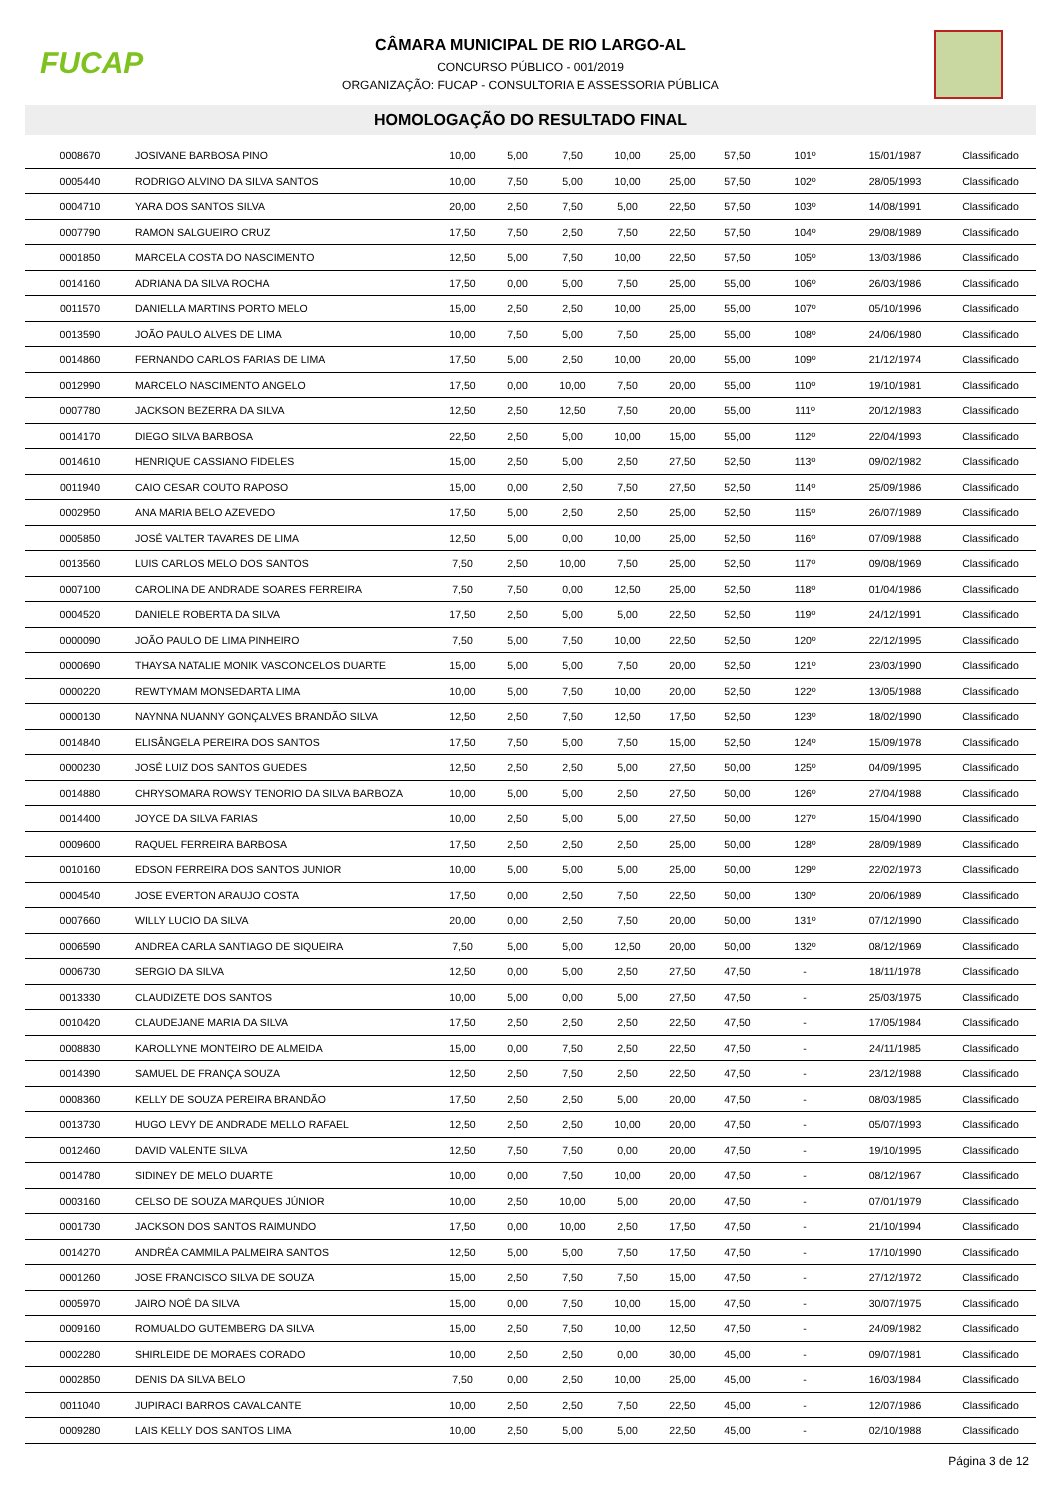FUCAP
CÂMARA MUNICIPAL DE RIO LARGO-AL
CONCURSO PÚBLICO - 001/2019
ORGANIZAÇÃO: FUCAP - CONSULTORIA E ASSESSORIA PÚBLICA
HOMOLOGAÇÃO DO RESULTADO FINAL
| 0008670 | JOSIVANE BARBOSA PINO | 10,00 | 5,00 | 7,50 | 10,00 | 25,00 | 57,50 | 101º | 15/01/1987 | Classificado |
| 0005440 | RODRIGO ALVINO DA SILVA SANTOS | 10,00 | 7,50 | 5,00 | 10,00 | 25,00 | 57,50 | 102º | 28/05/1993 | Classificado |
| 0004710 | YARA DOS SANTOS SILVA | 20,00 | 2,50 | 7,50 | 5,00 | 22,50 | 57,50 | 103º | 14/08/1991 | Classificado |
| 0007790 | RAMON SALGUEIRO CRUZ | 17,50 | 7,50 | 2,50 | 7,50 | 22,50 | 57,50 | 104º | 29/08/1989 | Classificado |
| 0001850 | MARCELA COSTA DO NASCIMENTO | 12,50 | 5,00 | 7,50 | 10,00 | 22,50 | 57,50 | 105º | 13/03/1986 | Classificado |
| 0014160 | ADRIANA DA SILVA ROCHA | 17,50 | 0,00 | 5,00 | 7,50 | 25,00 | 55,00 | 106º | 26/03/1986 | Classificado |
| 0011570 | DANIELLA MARTINS PORTO MELO | 15,00 | 2,50 | 2,50 | 10,00 | 25,00 | 55,00 | 107º | 05/10/1996 | Classificado |
| 0013590 | JOÃO PAULO ALVES DE LIMA | 10,00 | 7,50 | 5,00 | 7,50 | 25,00 | 55,00 | 108º | 24/06/1980 | Classificado |
| 0014860 | FERNANDO CARLOS FARIAS DE LIMA | 17,50 | 5,00 | 2,50 | 10,00 | 20,00 | 55,00 | 109º | 21/12/1974 | Classificado |
| 0012990 | MARCELO NASCIMENTO ANGELO | 17,50 | 0,00 | 10,00 | 7,50 | 20,00 | 55,00 | 110º | 19/10/1981 | Classificado |
| 0007780 | JACKSON BEZERRA DA SILVA | 12,50 | 2,50 | 12,50 | 7,50 | 20,00 | 55,00 | 111º | 20/12/1983 | Classificado |
| 0014170 | DIEGO SILVA BARBOSA | 22,50 | 2,50 | 5,00 | 10,00 | 15,00 | 55,00 | 112º | 22/04/1993 | Classificado |
| 0014610 | HENRIQUE CASSIANO FIDELES | 15,00 | 2,50 | 5,00 | 2,50 | 27,50 | 52,50 | 113º | 09/02/1982 | Classificado |
| 0011940 | CAIO CESAR COUTO RAPOSO | 15,00 | 0,00 | 2,50 | 7,50 | 27,50 | 52,50 | 114º | 25/09/1986 | Classificado |
| 0002950 | ANA MARIA BELO AZEVEDO | 17,50 | 5,00 | 2,50 | 2,50 | 25,00 | 52,50 | 115º | 26/07/1989 | Classificado |
| 0005850 | JOSÉ VALTER TAVARES DE LIMA | 12,50 | 5,00 | 0,00 | 10,00 | 25,00 | 52,50 | 116º | 07/09/1988 | Classificado |
| 0013560 | LUIS CARLOS MELO DOS SANTOS | 7,50 | 2,50 | 10,00 | 7,50 | 25,00 | 52,50 | 117º | 09/08/1969 | Classificado |
| 0007100 | CAROLINA DE ANDRADE SOARES FERREIRA | 7,50 | 7,50 | 0,00 | 12,50 | 25,00 | 52,50 | 118º | 01/04/1986 | Classificado |
| 0004520 | DANIELE ROBERTA DA SILVA | 17,50 | 2,50 | 5,00 | 5,00 | 22,50 | 52,50 | 119º | 24/12/1991 | Classificado |
| 0000090 | JOÃO PAULO DE LIMA PINHEIRO | 7,50 | 5,00 | 7,50 | 10,00 | 22,50 | 52,50 | 120º | 22/12/1995 | Classificado |
| 0000690 | THAYSA NATALIE MONIK VASCONCELOS DUARTE | 15,00 | 5,00 | 5,00 | 7,50 | 20,00 | 52,50 | 121º | 23/03/1990 | Classificado |
| 0000220 | REWTYMAM MONSEDARTA LIMA | 10,00 | 5,00 | 7,50 | 10,00 | 20,00 | 52,50 | 122º | 13/05/1988 | Classificado |
| 0000130 | NAYNNA NUANNY GONÇALVES BRANDÃO SILVA | 12,50 | 2,50 | 7,50 | 12,50 | 17,50 | 52,50 | 123º | 18/02/1990 | Classificado |
| 0014840 | ELISÂNGELA PEREIRA DOS SANTOS | 17,50 | 7,50 | 5,00 | 7,50 | 15,00 | 52,50 | 124º | 15/09/1978 | Classificado |
| 0000230 | JOSÉ LUIZ DOS SANTOS GUEDES | 12,50 | 2,50 | 2,50 | 5,00 | 27,50 | 50,00 | 125º | 04/09/1995 | Classificado |
| 0014880 | CHRYSOMARA ROWSY TENORIO DA SILVA BARBOZA | 10,00 | 5,00 | 5,00 | 2,50 | 27,50 | 50,00 | 126º | 27/04/1988 | Classificado |
| 0014400 | JOYCE DA SILVA FARIAS | 10,00 | 2,50 | 5,00 | 5,00 | 27,50 | 50,00 | 127º | 15/04/1990 | Classificado |
| 0009600 | RAQUEL FERREIRA BARBOSA | 17,50 | 2,50 | 2,50 | 2,50 | 25,00 | 50,00 | 128º | 28/09/1989 | Classificado |
| 0010160 | EDSON FERREIRA DOS SANTOS JUNIOR | 10,00 | 5,00 | 5,00 | 5,00 | 25,00 | 50,00 | 129º | 22/02/1973 | Classificado |
| 0004540 | JOSE EVERTON ARAUJO COSTA | 17,50 | 0,00 | 2,50 | 7,50 | 22,50 | 50,00 | 130º | 20/06/1989 | Classificado |
| 0007660 | WILLY LUCIO DA SILVA | 20,00 | 0,00 | 2,50 | 7,50 | 20,00 | 50,00 | 131º | 07/12/1990 | Classificado |
| 0006590 | ANDREA CARLA SANTIAGO DE SIQUEIRA | 7,50 | 5,00 | 5,00 | 12,50 | 20,00 | 50,00 | 132º | 08/12/1969 | Classificado |
| 0006730 | SERGIO DA SILVA | 12,50 | 0,00 | 5,00 | 2,50 | 27,50 | 47,50 | - | 18/11/1978 | Classificado |
| 0013330 | CLAUDIZETE DOS SANTOS | 10,00 | 5,00 | 0,00 | 5,00 | 27,50 | 47,50 | - | 25/03/1975 | Classificado |
| 0010420 | CLAUDEJANE MARIA DA SILVA | 17,50 | 2,50 | 2,50 | 2,50 | 22,50 | 47,50 | - | 17/05/1984 | Classificado |
| 0008830 | KAROLLYNE MONTEIRO DE ALMEIDA | 15,00 | 0,00 | 7,50 | 2,50 | 22,50 | 47,50 | - | 24/11/1985 | Classificado |
| 0014390 | SAMUEL DE FRANÇA SOUZA | 12,50 | 2,50 | 7,50 | 2,50 | 22,50 | 47,50 | - | 23/12/1988 | Classificado |
| 0008360 | KELLY DE SOUZA PEREIRA BRANDÃO | 17,50 | 2,50 | 2,50 | 5,00 | 20,00 | 47,50 | - | 08/03/1985 | Classificado |
| 0013730 | HUGO LEVY DE ANDRADE MELLO RAFAEL | 12,50 | 2,50 | 2,50 | 10,00 | 20,00 | 47,50 | - | 05/07/1993 | Classificado |
| 0012460 | DAVID VALENTE SILVA | 12,50 | 7,50 | 7,50 | 0,00 | 20,00 | 47,50 | - | 19/10/1995 | Classificado |
| 0014780 | SIDINEY DE MELO DUARTE | 10,00 | 0,00 | 7,50 | 10,00 | 20,00 | 47,50 | - | 08/12/1967 | Classificado |
| 0003160 | CELSO DE SOUZA MARQUES JÚNIOR | 10,00 | 2,50 | 10,00 | 5,00 | 20,00 | 47,50 | - | 07/01/1979 | Classificado |
| 0001730 | JACKSON DOS SANTOS RAIMUNDO | 17,50 | 0,00 | 10,00 | 2,50 | 17,50 | 47,50 | - | 21/10/1994 | Classificado |
| 0014270 | ANDRÉA CAMMILA PALMEIRA SANTOS | 12,50 | 5,00 | 5,00 | 7,50 | 17,50 | 47,50 | - | 17/10/1990 | Classificado |
| 0001260 | JOSE FRANCISCO SILVA DE SOUZA | 15,00 | 2,50 | 7,50 | 7,50 | 15,00 | 47,50 | - | 27/12/1972 | Classificado |
| 0005970 | JAIRO NOÉ DA SILVA | 15,00 | 0,00 | 7,50 | 10,00 | 15,00 | 47,50 | - | 30/07/1975 | Classificado |
| 0009160 | ROMUALDO GUTEMBERG DA SILVA | 15,00 | 2,50 | 7,50 | 10,00 | 12,50 | 47,50 | - | 24/09/1982 | Classificado |
| 0002280 | SHIRLEIDE DE MORAES CORADO | 10,00 | 2,50 | 2,50 | 0,00 | 30,00 | 45,00 | - | 09/07/1981 | Classificado |
| 0002850 | DENIS DA SILVA BELO | 7,50 | 0,00 | 2,50 | 10,00 | 25,00 | 45,00 | - | 16/03/1984 | Classificado |
| 0011040 | JUPIRACI BARROS CAVALCANTE | 10,00 | 2,50 | 2,50 | 7,50 | 22,50 | 45,00 | - | 12/07/1986 | Classificado |
| 0009280 | LAIS KELLY DOS SANTOS LIMA | 10,00 | 2,50 | 5,00 | 5,00 | 22,50 | 45,00 | - | 02/10/1988 | Classificado |
Página 3 de 12